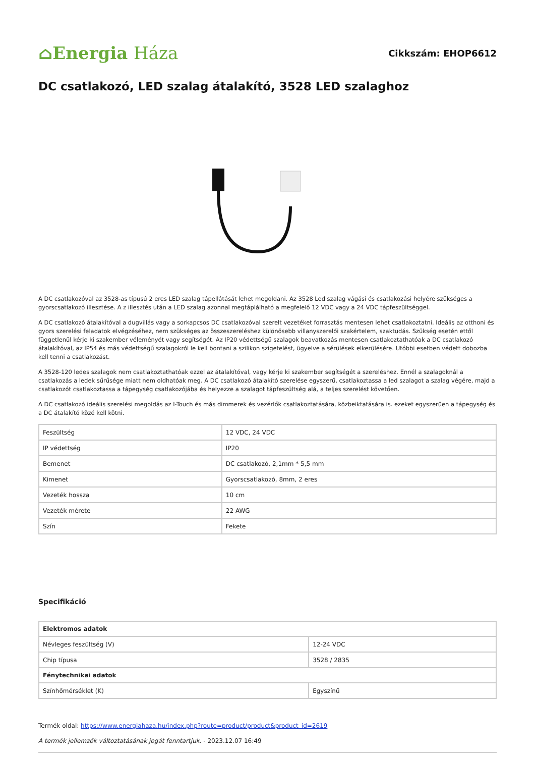⌂Energia Háza
Cikkszám: EHOP6612
DC csatlakozó, LED szalag átalakító, 3528 LED szalaghoz
A DC csatlakozóval az 3528-as típusú 2 eres LED szalag tápellátását lehet megoldani. Az 3528 Led szalag vágási és csatlakozási helyére szükséges a gyorscsatlakozó illesztése. A z illesztés után a LED szalag azonnal megtáplálható a megfelelő 12 VDC vagy a 24 VDC tápfeszültséggel.
A DC csatlakozó átalakítóval a dugvillás vagy a sorkapcsos DC csatlakozóval szerelt vezetéket forrasztás mentesen lehet csatlakoztatni. Ideális az otthoni és gyors szerelési feladatok elvégzéséhez, nem szükséges az összeszereléshez különösebb villanyszerelői szakértelem, szaktudás. Szükség esetén ettől függetlenül kérje ki szakember véleményét vagy segítségét. Az IP20 védettségű szalagok beavatkozás mentesen csatlakoztathatóak a DC csatlakozó átalakítóval, az IP54 és más védettségű szalagokról le kell bontani a szilikon szigetelést, ügyelve a sérülések elkerülésére. Utóbbi esetben védett dobozba kell tenni a csatlakozást.
A 3528-120 ledes szalagok nem csatlakoztathatóak ezzel az átalakítóval, vagy kérje ki szakember segítségét a szereléshez. Ennél a szalagoknál a csatlakozás a ledek sűrűsége miatt nem oldhatóak meg. A DC csatlakozó átalakító szerelése egyszerű, csatlakoztassa a led szalagot a szalag végére, majd a csatlakozót csatlakoztassa a tápegység csatlakozójába és helyezze a szalagot tápfeszültség alá, a teljes szerelést követően.
A DC csatlakozó ideális szerelési megoldás az I-Touch és más dimmerek és vezérlők csatlakoztatására, közbeiktatására is. ezeket egyszerűen a tápegység és a DC átalakító közé kell kötni.
| Feszültség | 12 VDC, 24 VDC |
| IP védettség | IP20 |
| Bemenet | DC csatlakozó, 2,1mm * 5,5 mm |
| Kimenet | Gyorscsatlakozó, 8mm, 2 eres |
| Vezeték hossza | 10 cm |
| Vezeték mérete | 22 AWG |
| Szín | Fekete |
Specifikáció
| Elektromos adatok | |
| --- | --- |
| Névleges feszültség (V) | 12-24 VDC |
| Chip típusa | 3528 / 2835 |
| Fénytechnikai adatok | |
| Színhőmérséklet (K) | Egyszínű |
Termék oldal: https://www.energiahaza.hu/index.php?route=product/product&product_id=2619
A termék jellemzők változtatásának jogát fenntartjuk. - 2023.12.07 16:49